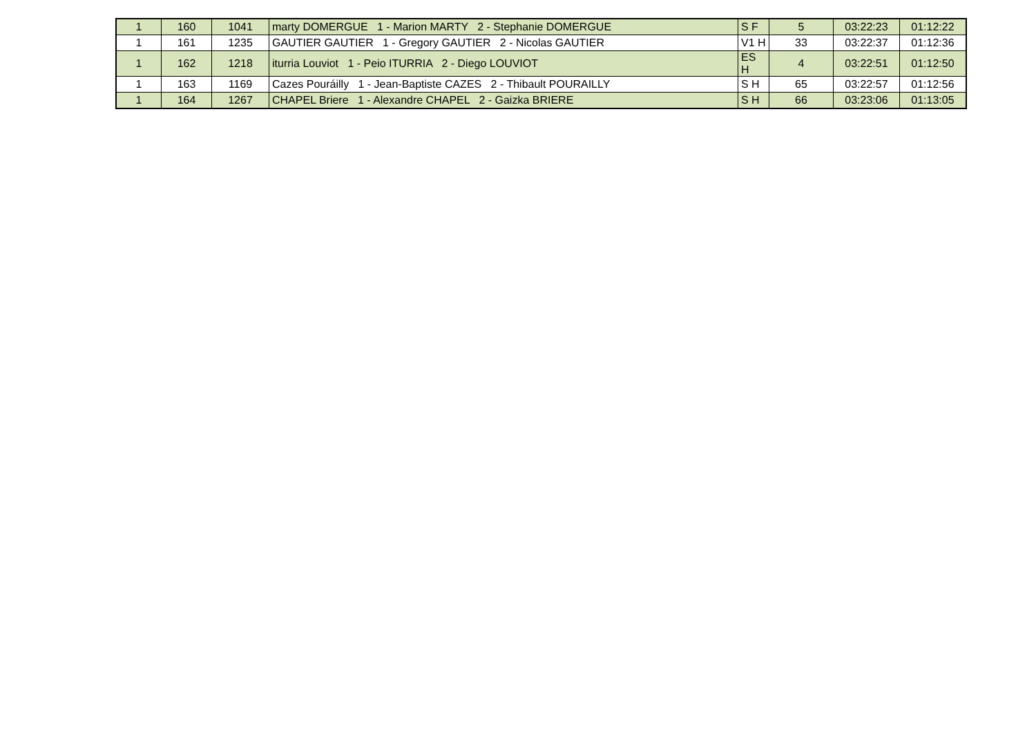| 1 | 160 | 1041 | marty DOMERGUE 1 - Marion MARTY 2 - Stephanie DOMERGUE | S F | 5 | 03:22:23 | 01:12:22 |
| 1 | 161 | 1235 | GAUTIER GAUTIER 1 - Gregory GAUTIER 2 - Nicolas GAUTIER | V1 H | 33 | 03:22:37 | 01:12:36 |
| 1 | 162 | 1218 | iturria Louviot 1 - Peio ITURRIA 2 - Diego LOUVIOT | ES H | 4 | 03:22:51 | 01:12:50 |
| 1 | 163 | 1169 | Cazes Pouráilly 1 - Jean-Baptiste CAZES 2 - Thibault POURAILLY | S H | 65 | 03:22:57 | 01:12:56 |
| 1 | 164 | 1267 | CHAPEL Briere 1 - Alexandre CHAPEL 2 - Gaizka BRIERE | S H | 66 | 03:23:06 | 01:13:05 |